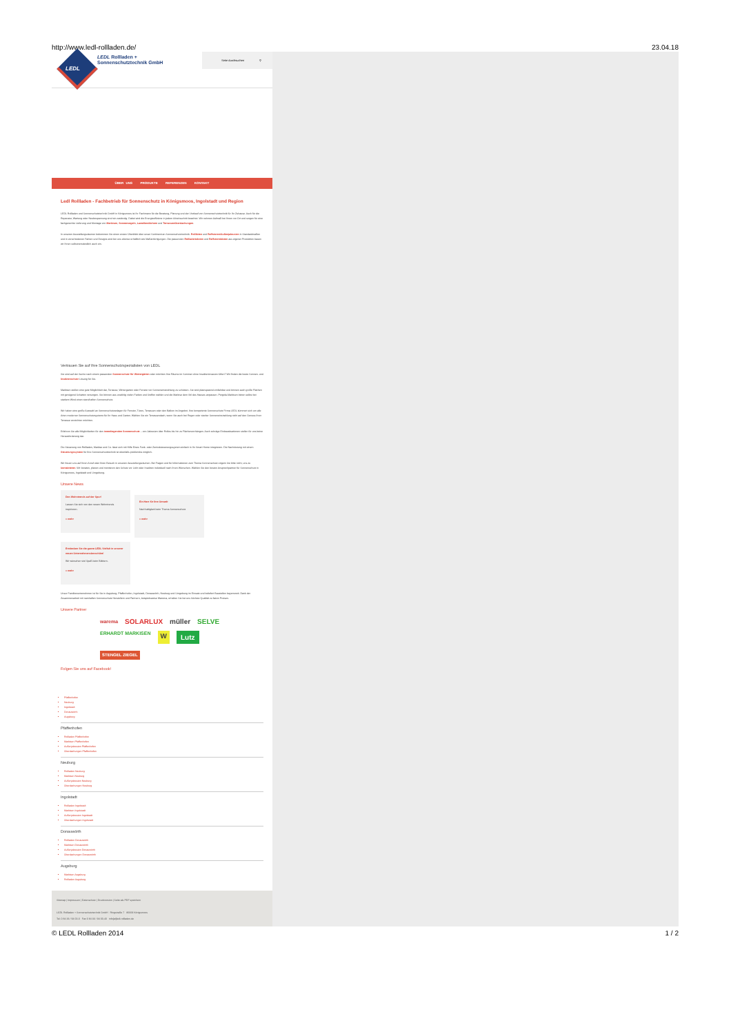http://www.ledl-rollladen.de/ 23.04.18
LEDL
LEDL Rollladen +
Sonnenschutztechnik GmbH
Seite durchsuchen ⚲
ÜBER UNS PRODUKTE REFERENZEN KONTAKT
Ledl Rollladen - Fachbetrieb für Sonnenschutz in Königsmoos, Ingolstadt und Region
LEDL Rollladen und Sonnenschutztechnik GmbH in Königsmoos ist Ihr Fachmann für die Beratung, Planung und den Verkauf von Sonnenschutztechnik für Ihr Zuhause. Auch für die Reparatur, Wartung oder Neubespannung sind wir zuständig. Dabei wird die Energieeffizienz in jedem Arbeitsschritt beachtet. Wir nehmen Aufmaß bei Ihnen vor Ort und sorgen für eine fachgerechte Lieferung und Montage von Markisen, Sonnensegeln, Lamellendächern und Terrassenüberdachungen.
In unseren Ausstellungsräumen bekommen Sie einen ersten Überblick über unser Sortiment an Sonnenschutztechnik. Rollläden und Raffstoren/Außenjalousien in Standardmaßen und in verschiedenen Farben und Designs sind bei uns ebenso erhältlich wie Maßanfertigungen. Die passenden Rollladenkästen und Raffstorekästen aus eigener Produktion bauen wir Ihnen selbstverständlich auch ein.
Vertrauen Sie auf Ihre Sonnenschutzspezialisten von LEDL
Sie sind auf der Suche nach einem passenden Sonnenschutz für Wintergärten oder möchten Ihre Räume im Sommer ohne Insekteninvasion lüften? Wir finden die beste Sonnen- und Insektenschutz Lösung für Sie.
Markisen stellen eine gute Möglichkeit dar, Terrasse, Wintergarten oder Fenster vor Sonneneinstrahlung zu schützen. Sie sind platzsparend einfahrbar und können auch große Flächen mit genügend Schatten versorgen. Sie können aus unzählig vielen Farben und Stoffen wählen und die Markise dem Stil des Hauses anpassen. Pergola-Markisen bieten selbst bei starkem Wind einen standhaften Sonnenschutz.
Wir haben eine große Auswahl an Sonnenschutzanlagen für Fenster, Türen, Terrassen oder den Balkon im Angebot. Ihre kompetente Sonnenschutz Firma LEDL kümmert sich um alle Arten moderner Sonnenschutzsysteme für Ihr Haus und Garten. Wählen Sie ein Terrassendach, wenn Sie auch bei Regen oder starker Sonneneinstrahlung nicht auf den Genuss Ihrer Terrasse verzichten möchten.
Erfahren Sie alle Möglichkeiten für den innenliegenden Sonnenschutz – von Jalousien über Rollos bis hin zu Flächenvorhängen. Auch schräge Einbausituationen stellen für uns keine Herausforderung dar.
Die Steuerung von Rollladen, Markise und Co. lässt sich mit Hilfe Eines Funk- oder Zentralsteuerungssystem einfach in Ihr Smart Home integrieren. Die Nachrüstung mit einem Steuerungssystem für Ihre Sonnenschutztechnik ist ebenfalls problemlos möglich.
Wir freuen uns auf Ihren Anruf oder Ihren Besuch in unseren Ausstellungsräumen. Bei Fragen und für Informationen zum Thema Sonnenschutz zögern Sie bitte nicht, uns zu kontaktieren. Wir beraten, planen und montieren den Schutz vor Licht oder Insekten individuell nach Ihren Wünschen. Wählen Sie den besten Ansprechpartner für Sonnenschutz in Königsmoos, Ingolstadt und Umgebung.
Unsere News
Den Wohntrends auf der Spur!
Lassen Sie sich von den neuen Wohntrends inspirieren.
» mehr
Ein Herz für Ihre Umwelt
Nachhaltigkeit beim Thema Sonnenschutz
» mehr
Entdecken Sie die ganze LEDL Vielfalt in unserer neuen Unternehmensbroschüre!
Wir wünschen viel Spaß beim Blättern.
» mehr
Unser Familienunternehmen ist für Sie in Augsburg, Pfaffenhofen, Ingolstadt, Donauwörth, Neuburg und Umgebung im Einsatz und beliefert Baustellen bayernweit. Dank der Zusammenarbeit mit namhaften Sonnenschutz Herstellern und Partnern, beispielsweise Warema, erhalten Sie bei uns höchste Qualität zu fairen Preisen.
Unsere Partner
warema SOLARLUX müller SELVE ERHARDT MARKISEN W Lutz STENGEL ZIEGEL
Folgen Sie uns auf Facebook!
Pfaffenhofen
Neuburg
Ingolstadt
Donauwörth
Augsburg
Pfaffenhofen
Rollladen Pfaffenhofen
Markisen Pfaffenhofen
Außenjalousien Pfaffenhofen
Überdachungen Pfaffenhofen
Neuburg
Rollladen Neuburg
Markisen Neuburg
Außenjalousien Neuburg
Überdachungen Neuburg
Ingolstadt
Rollladen Ingolstadt
Markisen Ingolstadt
Außenjalousien Ingolstadt
Überdachungen Ingolstadt
Donauwörth
Rollladen Donauwörth
Markisen Donauwörth
Außenjalousien Donauwörth
Überdachungen Donauwörth
Augsburg
Markisen Augsburg
Rollladen Augsburg
Sitemap | Impressum | Datenschutz | Druckversion | Seite als PDF speichern
LEDL Rollladen + Sonnenschutztechnik GmbH Ringstraße 7 86669 Königsmoos
Tel. 0 84 33 / 94 00-0 Fax 0 84 33 / 94 00-40 info[at]ledl-rollladen.de
© LEDL Rollladen 2014 1 / 2